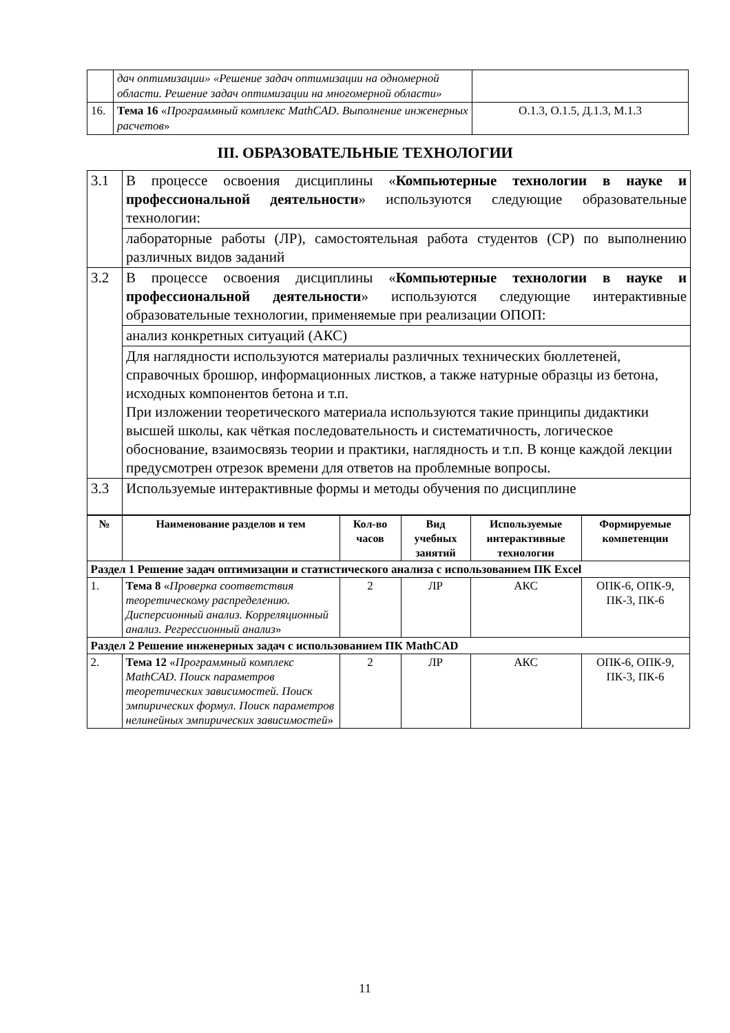| | дач оптимизации» «Решение задач оптимизации на одномерной области. Решение задач оптимизации на многомерной области» | |
| 16. | Тема 16 « Программный комплекс MathCAD. Выполнение инженерных расчетов » | О.1.3, О.1.5, Д.1.3, М.1.3 |
III. ОБРАЗОВАТЕЛЬНЫЕ ТЕХНОЛОГИИ
| 3.1 | В процессе освоения дисциплины « Компьютерные технологии в науке и профессиональной деятельности » используются следующие образовательные технологии: |
| | лабораторные работы (ЛР), самостоятельная работа студентов (СР) по выполнению различных видов заданий |
| 3.2 | В процессе освоения дисциплины « Компьютерные технологии в науке и профессиональной деятельности » используются следующие интерактивные образовательные технологии, применяемые при реализации ОПОП: |
| | анализ конкретных ситуаций (АКС) |
| | Для наглядности используются материалы различных технических бюллетеней, справочных брошюр, информационных листков, а также натурные образцы из бетона, исходных компонентов бетона и т.п. При изложении теоретического материала используются такие принципы дидактики высшей школы, как чёткая последовательность и систематичность, логическое обоснование, взаимосвязь теории и практики, наглядность и т.п. В конце каждой лекции предусмотрен отрезок времени для ответов на проблемные вопросы. |
| 3.3 | Используемые интерактивные формы и методы обучения по дисциплине |
| / № / Наименование разделов и тем / Кол-во часов / Вид учебных занятий / Используемые интерактивные технологии / Формируемые компетенции / / --- / --- / --- / --- / --- / --- / / Раздел 1 Решение задач оптимизации и статистического анализа с использованием ПК Excel / / / / / / / 1. / Тема 8 « Проверка соответствия теоретическому распределению. Дисперсионный анализ. Корреляционный анализ. Регрессионный анализ » / 2 / ЛР / АКС / ОПК-6, ОПК-9, ПК-3, ПК-6 / / Раздел 2 Решение инженерных задач с использованием ПК MathCAD / / / / / / / 2. / Тема 12 « Программный комплекс MathCAD. Поиск параметров теоретических зависимостей. Поиск эмпирических формул. Поиск параметров нелинейных эмпирических зависимостей » / 2 / ЛР / АКС / ОПК-6, ОПК-9, ПК-3, ПК-6 / | |
11